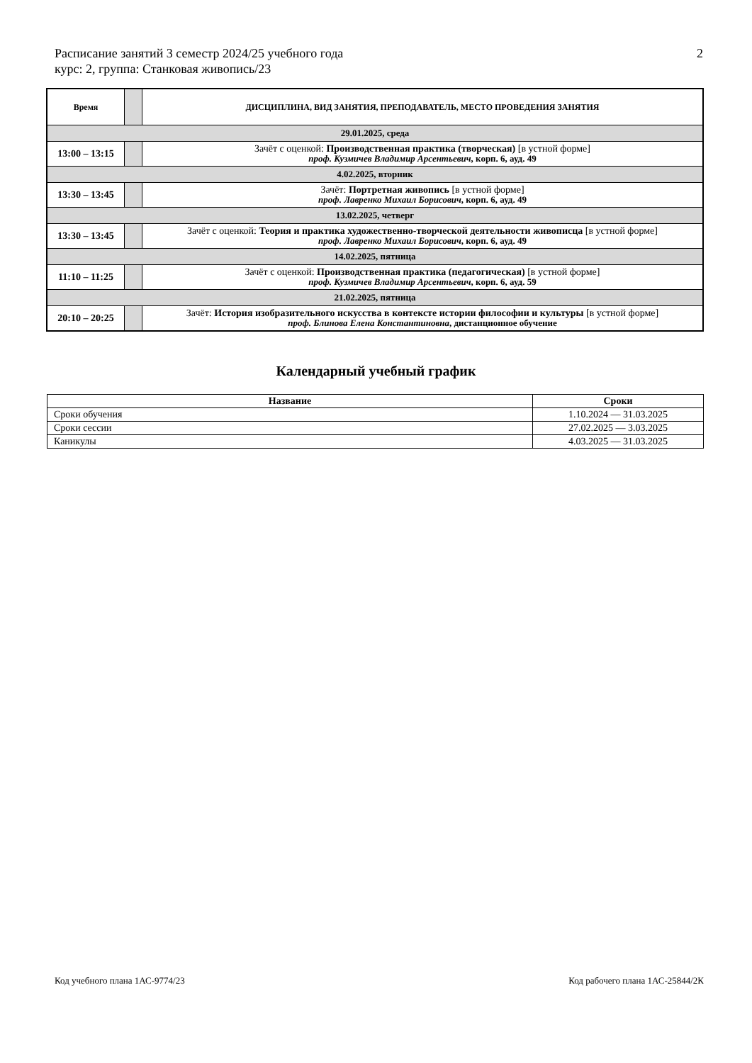2 Расписание занятий 3 семестр 2024/25 учебного года
курс: 2, группа: Станковая живопись/23
| Время | | ДИСЦИПЛИНА, ВИД ЗАНЯТИЯ, ПРЕПОДАВАТЕЛЬ, МЕСТО ПРОВЕДЕНИЯ ЗАНЯТИЯ |
| --- | --- | --- |
| 29.01.2025, среда | | |
| 13:00 – 13:15 | | Зачёт с оценкой: Производственная практика (творческая) [в устной форме] проф. Кузмичев Владимир Арсентьевич , корп. 6, ауд. 49 |
| 4.02.2025, вторник | | |
| 13:30 – 13:45 | | Зачёт: Портретная живопись [в устной форме] проф. Лавренко Михаил Борисович , корп. 6, ауд. 49 |
| 13.02.2025, четверг | | |
| 13:30 – 13:45 | | Зачёт с оценкой: Теория и практика художественно-творческой деятельности живописца [в устной форме] проф. Лавренко Михаил Борисович , корп. 6, ауд. 49 |
| 14.02.2025, пятница | | |
| 11:10 – 11:25 | | Зачёт с оценкой: Производственная практика (педагогическая) [в устной форме] проф. Кузмичев Владимир Арсентьевич , корп. 6, ауд. 59 |
| 21.02.2025, пятница | | |
| 20:10 – 20:25 | | Зачёт: История изобразительного искусства в контексте истории философии и культуры [в устной форме] проф. Блинова Елена Константиновна , дистанционное обучение |
Календарный учебный график
| Название | Сроки |
| --- | --- |
| Сроки обучения | 1.10.2024 — 31.03.2025 |
| Сроки сессии | 27.02.2025 — 3.03.2025 |
| Каникулы | 4.03.2025 — 31.03.2025 |
Код учебного плана 1АС-9774/23
Код рабочего плана 1АС-25844/2К